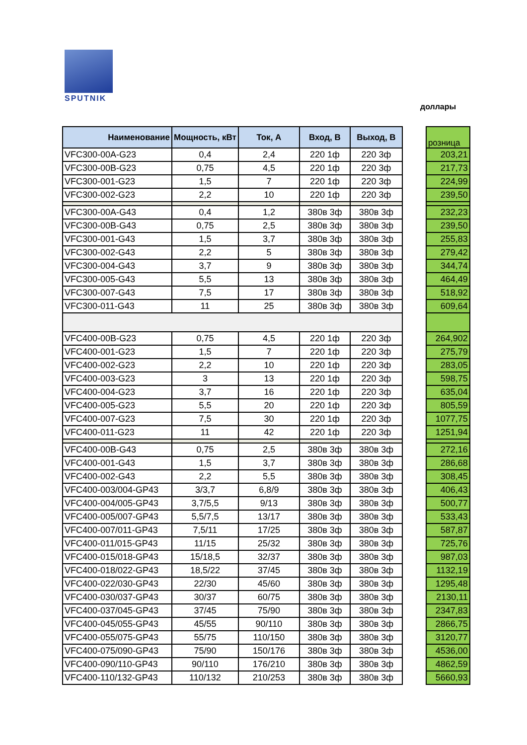SPUTNIK
доллары
| Наименование | Мощность, кВт | Ток, А | Вход, В | Выход, В | | розница |
| VFC300-00A-G23 | 0,4 | 2,4 | 220 1ф | 220 3ф | | 203,21 |
| VFC300-00B-G23 | 0,75 | 4,5 | 220 1ф | 220 3ф | | 217,73 |
| VFC300-001-G23 | 1,5 | 7 | 220 1ф | 220 3ф | | 224,99 |
| VFC300-002-G23 | 2,2 | 10 | 220 1ф | 220 3ф | | 239,50 |
| VFC300-00A-G43 | 0,4 | 1,2 | 380в 3ф | 380в 3ф | | 232,23 |
| VFC300-00B-G43 | 0,75 | 2,5 | 380в 3ф | 380в 3ф | | 239,50 |
| VFC300-001-G43 | 1,5 | 3,7 | 380в 3ф | 380в 3ф | | 255,83 |
| VFC300-002-G43 | 2,2 | 5 | 380в 3ф | 380в 3ф | | 279,42 |
| VFC300-004-G43 | 3,7 | 9 | 380в 3ф | 380в 3ф | | 344,74 |
| VFC300-005-G43 | 5,5 | 13 | 380в 3ф | 380в 3ф | | 464,49 |
| VFC300-007-G43 | 7,5 | 17 | 380в 3ф | 380в 3ф | | 518,92 |
| VFC300-011-G43 | 11 | 25 | 380в 3ф | 380в 3ф | | 609,64 |
| VFC400-00B-G23 | 0,75 | 4,5 | 220 1ф | 220 3ф | | 264,902 |
| VFC400-001-G23 | 1,5 | 7 | 220 1ф | 220 3ф | | 275,79 |
| VFC400-002-G23 | 2,2 | 10 | 220 1ф | 220 3ф | | 283,05 |
| VFC400-003-G23 | 3 | 13 | 220 1ф | 220 3ф | | 598,75 |
| VFC400-004-G23 | 3,7 | 16 | 220 1ф | 220 3ф | | 635,04 |
| VFC400-005-G23 | 5,5 | 20 | 220 1ф | 220 3ф | | 805,59 |
| VFC400-007-G23 | 7,5 | 30 | 220 1ф | 220 3ф | | 1077,75 |
| VFC400-011-G23 | 11 | 42 | 220 1ф | 220 3ф | | 1251,94 |
| VFC400-00B-G43 | 0,75 | 2,5 | 380в 3ф | 380в 3ф | | 272,16 |
| VFC400-001-G43 | 1,5 | 3,7 | 380в 3ф | 380в 3ф | | 286,68 |
| VFC400-002-G43 | 2,2 | 5,5 | 380в 3ф | 380в 3ф | | 308,45 |
| VFC400-003/004-GP43 | 3/3,7 | 6,8/9 | 380в 3ф | 380в 3ф | | 406,43 |
| VFC400-004/005-GP43 | 3,7/5,5 | 9/13 | 380в 3ф | 380в 3ф | | 500,77 |
| VFC400-005/007-GP43 | 5,5/7,5 | 13/17 | 380в 3ф | 380в 3ф | | 533,43 |
| VFC400-007/011-GP43 | 7,5/11 | 17/25 | 380в 3ф | 380в 3ф | | 587,87 |
| VFC400-011/015-GP43 | 11/15 | 25/32 | 380в 3ф | 380в 3ф | | 725,76 |
| VFC400-015/018-GP43 | 15/18,5 | 32/37 | 380в 3ф | 380в 3ф | | 987,03 |
| VFC400-018/022-GP43 | 18,5/22 | 37/45 | 380в 3ф | 380в 3ф | | 1132,19 |
| VFC400-022/030-GP43 | 22/30 | 45/60 | 380в 3ф | 380в 3ф | | 1295,48 |
| VFC400-030/037-GP43 | 30/37 | 60/75 | 380в 3ф | 380в 3ф | | 2130,11 |
| VFC400-037/045-GP43 | 37/45 | 75/90 | 380в 3ф | 380в 3ф | | 2347,83 |
| VFC400-045/055-GP43 | 45/55 | 90/110 | 380в 3ф | 380в 3ф | | 2866,75 |
| VFC400-055/075-GP43 | 55/75 | 110/150 | 380в 3ф | 380в 3ф | | 3120,77 |
| VFC400-075/090-GP43 | 75/90 | 150/176 | 380в 3ф | 380в 3ф | | 4536,00 |
| VFC400-090/110-GP43 | 90/110 | 176/210 | 380в 3ф | 380в 3ф | | 4862,59 |
| VFC400-110/132-GP43 | 110/132 | 210/253 | 380в 3ф | 380в 3ф | | 5660,93 |